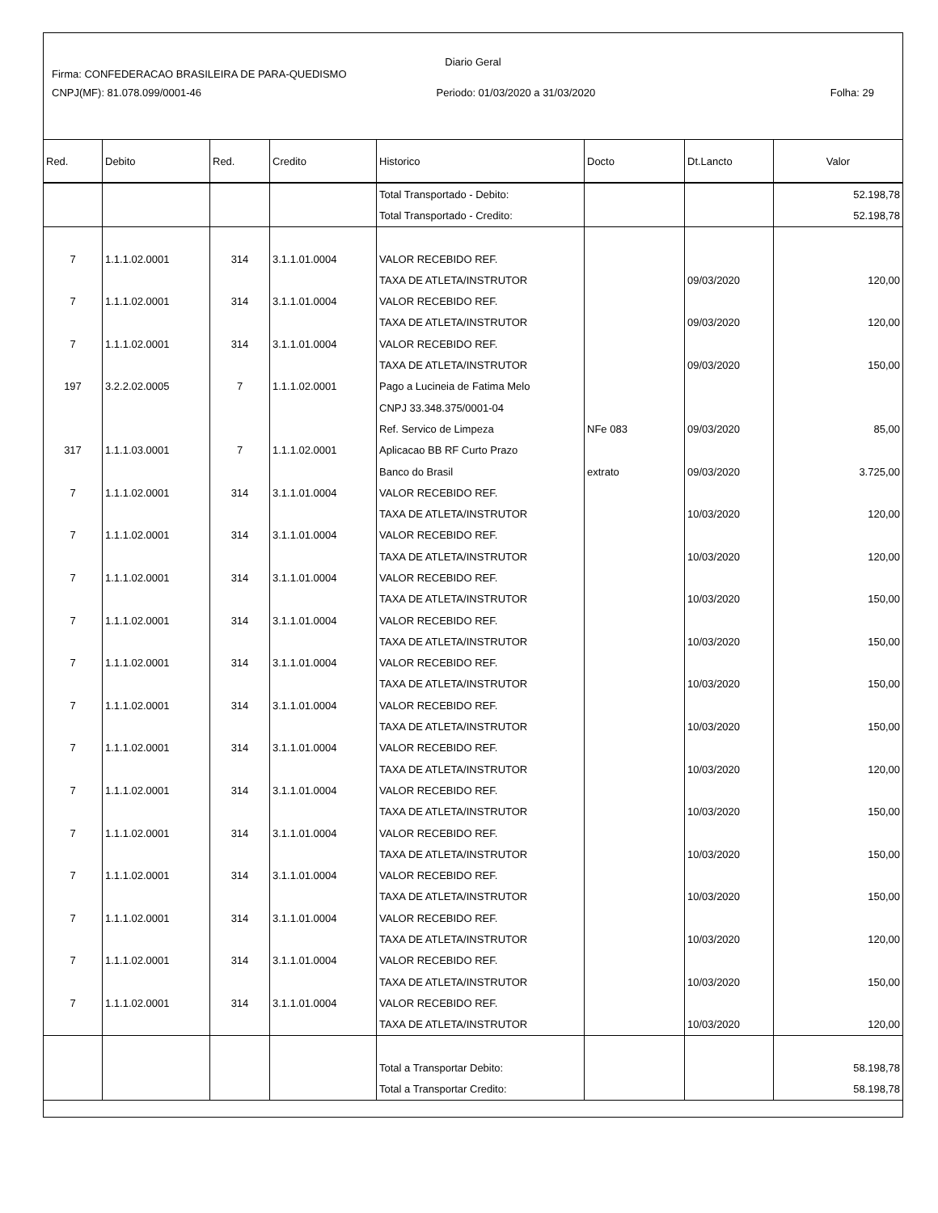Diario Geral
Firma: CONFEDERACAO BRASILEIRA DE PARA-QUEDISMO
CNPJ(MF): 81.078.099/0001-46 Periodo: 01/03/2020 a 31/03/2020 Folha: 29
| Red. | Debito | Red. | Credito | Historico | Docto | Dt.Lancto | Valor |
| --- | --- | --- | --- | --- | --- | --- | --- |
| | | | | Total Transportado - Debito: | | | 52.198,78 |
| | | | | Total Transportado - Credito: | | | 52.198,78 |
| 7 | 1.1.1.02.0001 | 314 | 3.1.1.01.0004 | VALOR RECEBIDO REF. | | | |
| | | | | TAXA DE ATLETA/INSTRUTOR | | 09/03/2020 | 120,00 |
| 7 | 1.1.1.02.0001 | 314 | 3.1.1.01.0004 | VALOR RECEBIDO REF. | | | |
| | | | | TAXA DE ATLETA/INSTRUTOR | | 09/03/2020 | 120,00 |
| 7 | 1.1.1.02.0001 | 314 | 3.1.1.01.0004 | VALOR RECEBIDO REF. | | | |
| | | | | TAXA DE ATLETA/INSTRUTOR | | 09/03/2020 | 150,00 |
| 197 | 3.2.2.02.0005 | 7 | 1.1.1.02.0001 | Pago a Lucineia de Fatima Melo | | | |
| | | | | CNPJ 33.348.375/0001-04 | | | |
| | | | | Ref. Servico de Limpeza | NFe 083 | 09/03/2020 | 85,00 |
| 317 | 1.1.1.03.0001 | 7 | 1.1.1.02.0001 | Aplicacao BB RF Curto Prazo | | | |
| | | | | Banco do Brasil | extrato | 09/03/2020 | 3.725,00 |
| 7 | 1.1.1.02.0001 | 314 | 3.1.1.01.0004 | VALOR RECEBIDO REF. | | | |
| | | | | TAXA DE ATLETA/INSTRUTOR | | 10/03/2020 | 120,00 |
| 7 | 1.1.1.02.0001 | 314 | 3.1.1.01.0004 | VALOR RECEBIDO REF. | | | |
| | | | | TAXA DE ATLETA/INSTRUTOR | | 10/03/2020 | 120,00 |
| 7 | 1.1.1.02.0001 | 314 | 3.1.1.01.0004 | VALOR RECEBIDO REF. | | | |
| | | | | TAXA DE ATLETA/INSTRUTOR | | 10/03/2020 | 150,00 |
| 7 | 1.1.1.02.0001 | 314 | 3.1.1.01.0004 | VALOR RECEBIDO REF. | | | |
| | | | | TAXA DE ATLETA/INSTRUTOR | | 10/03/2020 | 150,00 |
| 7 | 1.1.1.02.0001 | 314 | 3.1.1.01.0004 | VALOR RECEBIDO REF. | | | |
| | | | | TAXA DE ATLETA/INSTRUTOR | | 10/03/2020 | 150,00 |
| 7 | 1.1.1.02.0001 | 314 | 3.1.1.01.0004 | VALOR RECEBIDO REF. | | | |
| | | | | TAXA DE ATLETA/INSTRUTOR | | 10/03/2020 | 150,00 |
| 7 | 1.1.1.02.0001 | 314 | 3.1.1.01.0004 | VALOR RECEBIDO REF. | | | |
| | | | | TAXA DE ATLETA/INSTRUTOR | | 10/03/2020 | 120,00 |
| 7 | 1.1.1.02.0001 | 314 | 3.1.1.01.0004 | VALOR RECEBIDO REF. | | | |
| | | | | TAXA DE ATLETA/INSTRUTOR | | 10/03/2020 | 150,00 |
| 7 | 1.1.1.02.0001 | 314 | 3.1.1.01.0004 | VALOR RECEBIDO REF. | | | |
| | | | | TAXA DE ATLETA/INSTRUTOR | | 10/03/2020 | 150,00 |
| 7 | 1.1.1.02.0001 | 314 | 3.1.1.01.0004 | VALOR RECEBIDO REF. | | | |
| | | | | TAXA DE ATLETA/INSTRUTOR | | 10/03/2020 | 150,00 |
| 7 | 1.1.1.02.0001 | 314 | 3.1.1.01.0004 | VALOR RECEBIDO REF. | | | |
| | | | | TAXA DE ATLETA/INSTRUTOR | | 10/03/2020 | 120,00 |
| 7 | 1.1.1.02.0001 | 314 | 3.1.1.01.0004 | VALOR RECEBIDO REF. | | | |
| | | | | TAXA DE ATLETA/INSTRUTOR | | 10/03/2020 | 150,00 |
| 7 | 1.1.1.02.0001 | 314 | 3.1.1.01.0004 | VALOR RECEBIDO REF. | | | |
| | | | | TAXA DE ATLETA/INSTRUTOR | | 10/03/2020 | 120,00 |
| | | | | Total a Transportar Debito: | | | 58.198,78 |
| | | | | Total a Transportar Credito: | | | 58.198,78 |